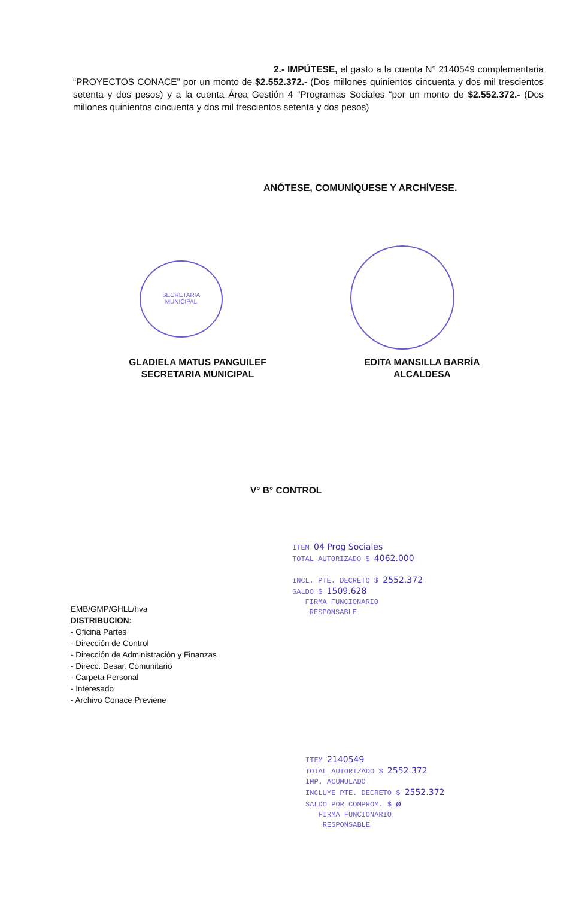2.- IMPÚTESE, el gasto a la cuenta N° 2140549 complementaria “PROYECTOS CONACE” por un monto de $2.552.372.- (Dos millones quinientos cincuenta y dos mil trescientos setenta y dos pesos) y a la cuenta Área Gestión 4 “Programas Sociales “por un monto de $2.552.372.- (Dos millones quinientos cincuenta y dos mil trescientos setenta y dos pesos)
ANÓTESE, COMUNÍQUESE Y ARCHÍVESE.
SECRETARIA
MUNICIPAL
GLADIELA MATUS PANGUILEF
SECRETARIA MUNICIPAL
EDITA MANSILLA BARRÍA
ALCALDESA
V° B° CONTROL
ITEM 04 Prog Sociales
TOTAL AUTORIZADO $ 4062.000
INCL. PTE. DECRETO $ 2552.372
SALDO $ 1509.628
FIRMA FUNCIONARIO
RESPONSABLE
EMB/GMP/GHLL/hva
DISTRIBUCION:
- Oficina Partes
- Dirección de Control
- Dirección de Administración y Finanzas
- Direcc. Desar. Comunitario
- Carpeta Personal
- Interesado
- Archivo Conace Previene
ITEM 2140549
TOTAL AUTORIZADO $ 2552.372
IMP. ACUMULADO
INCLUYE PTE. DECRETO $ 2552.372
SALDO POR COMPROM. $ ø
FIRMA FUNCIONARIO
RESPONSABLE